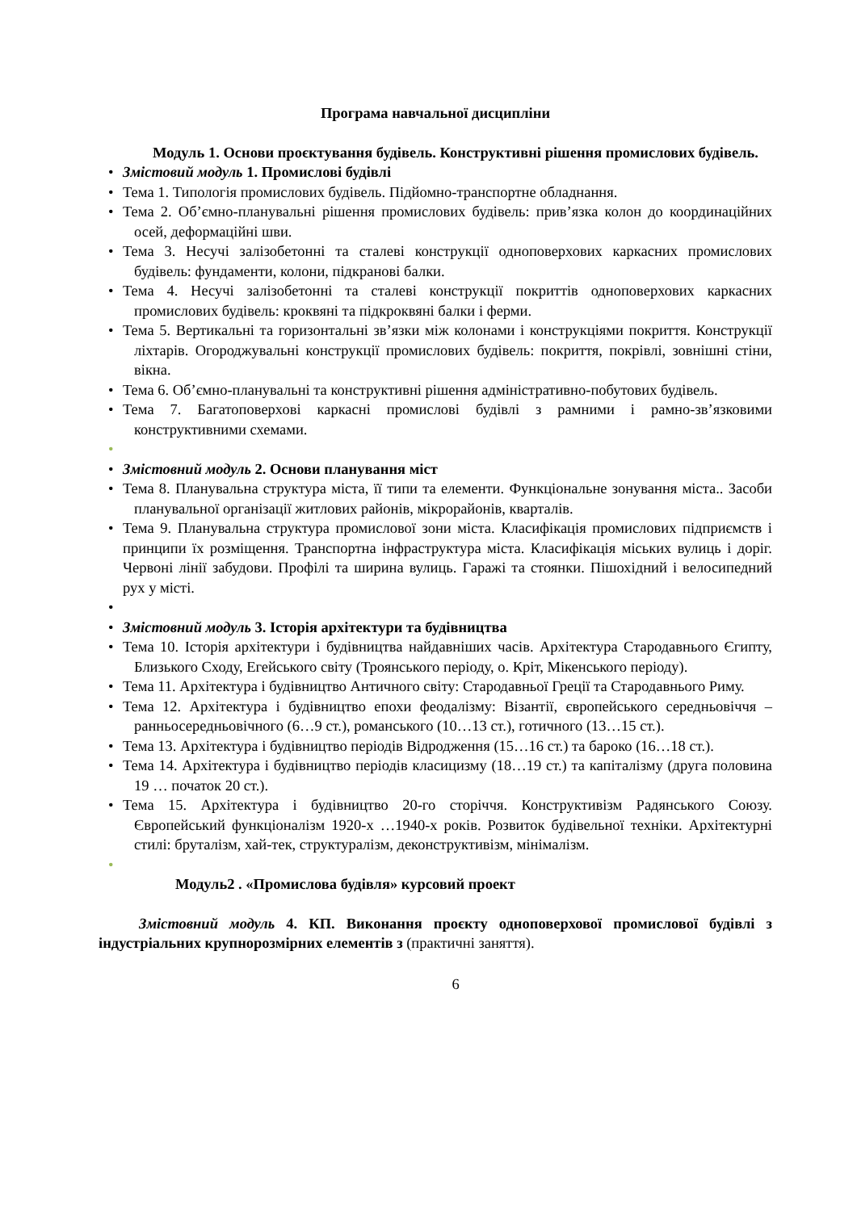Програма навчальної дисципліни
Модуль 1. Основи проєктування будівель. Конструктивні рішення промислових будівель.
• Змістовий модуль 1. Промислові будівлі
• Тема 1. Типологія промислових будівель. Підйомно-транспортне обладнання.
• Тема 2. Об’ємно-планувальні рішення промислових будівель: прив’язка колон до координаційних осей, деформаційні шви.
• Тема 3. Несучі залізобетонні та сталеві конструкції одноповерхових каркасних промислових будівель: фундаменти, колони, підкранові балки.
• Тема 4. Несучі залізобетонні та сталеві конструкції покриттів одноповерхових каркасних промислових будівель: кроквяні та підкроквяні балки і ферми.
• Тема 5. Вертикальні та горизонтальні зв’язки між колонами і конструкціями покриття. Конструкції ліхтарів. Огороджувальні конструкції промислових будівель: покриття, покрівлі, зовнішні стіни, вікна.
• Тема 6. Об’ємно-планувальні та конструктивні рішення адміністративно-побутових будівель.
• Тема 7. Багатоповерхові каркасні промислові будівлі з рамними і рамно-зв’язковими конструктивними схемами.
• • Змістовний модуль 2. Основи планування міст
• Тема 8. Планувальна структура міста, її типи та елементи. Функціональне зонування міста.. Засоби планувальної організації житлових районів, мікрорайонів, кварталів.
• Тема 9. Планувальна структура промислової зони міста. Класифікація промислових підприємств і принципи їх розміщення. Транспортна інфраструктура міста. Класифікація міських вулиць і доріг. Червоні лінії забудови. Профілі та ширина вулиць. Гаражі та стоянки. Пішохідний і велосипедний рух у місті.
• • Змістовний модуль 3. Історія архітектури та будівництва
• Тема 10. Історія архітектури і будівництва найдавніших часів. Архітектура Стародавнього Єгипту, Близького Сходу, Егейського світу (Троянського періоду, о. Кріт, Мікенського періоду).
• Тема 11. Архітектура і будівництво Античного світу: Стародавньої Греції та Стародавнього Риму.
• Тема 12. Архітектура і будівництво епохи феодалізму: Візантії, європейського середньовіччя – ранньосередньовічного (6…9 ст.), романського (10…13 ст.), готичного (13…15 ст.).
• Тема 13. Архітектура і будівництво періодів Відродження (15…16 ст.) та бароко (16…18 ст.).
• Тема 14. Архітектура і будівництво періодів класицизму (18…19 ст.) та капіталізму (друга половина 19 … початок 20 ст.).
• Тема 15. Архітектура і будівництво 20-го сторіччя. Конструктивізм Радянського Союзу. Європейський функціоналізм 1920-х …1940-х років. Розвиток будівельної техніки. Архітектурні стилі: бруталізм, хай-тек, структуралізм, деконструктивізм, мінімалізм.
•
Модуль2 . «Промислова будівля» курсовий проект
Змістовний модуль 4. КП. Виконання проєкту одноповерхової промислової будівлі з індустріальних крупнорозмірних елементів з (практичні заняття).
6